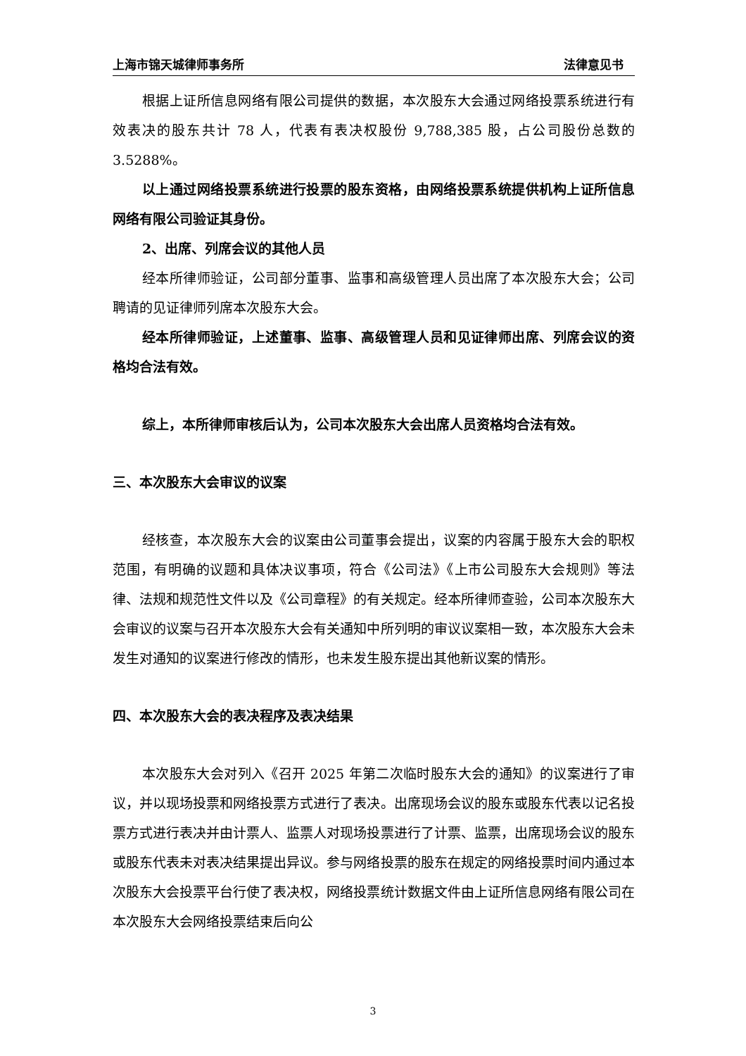上海市锦天城律师事务所 法律意见书
根据上证所信息网络有限公司提供的数据，本次股东大会通过网络投票系统进行有效表决的股东共计 78 人，代表有表决权股份 9,788,385 股，占公司股份总数的 3.5288%。
以上通过网络投票系统进行投票的股东资格，由网络投票系统提供机构上证所信息网络有限公司验证其身份。
2、出席、列席会议的其他人员
经本所律师验证，公司部分董事、监事和高级管理人员出席了本次股东大会；公司聘请的见证律师列席本次股东大会。
经本所律师验证，上述董事、监事、高级管理人员和见证律师出席、列席会议的资格均合法有效。
综上，本所律师审核后认为，公司本次股东大会出席人员资格均合法有效。
三、本次股东大会审议的议案
经核查，本次股东大会的议案由公司董事会提出，议案的内容属于股东大会的职权范围，有明确的议题和具体决议事项，符合《公司法》《上市公司股东大会规则》等法律、法规和规范性文件以及《公司章程》的有关规定。经本所律师查验，公司本次股东大会审议的议案与召开本次股东大会有关通知中所列明的审议议案相一致，本次股东大会未发生对通知的议案进行修改的情形，也未发生股东提出其他新议案的情形。
四、本次股东大会的表决程序及表决结果
本次股东大会对列入《召开 2025 年第二次临时股东大会的通知》的议案进行了审议，并以现场投票和网络投票方式进行了表决。出席现场会议的股东或股东代表以记名投票方式进行表决并由计票人、监票人对现场投票进行了计票、监票，出席现场会议的股东或股东代表未对表决结果提出异议。参与网络投票的股东在规定的网络投票时间内通过本次股东大会投票平台行使了表决权，网络投票统计数据文件由上证所信息网络有限公司在本次股东大会网络投票结束后向公
3